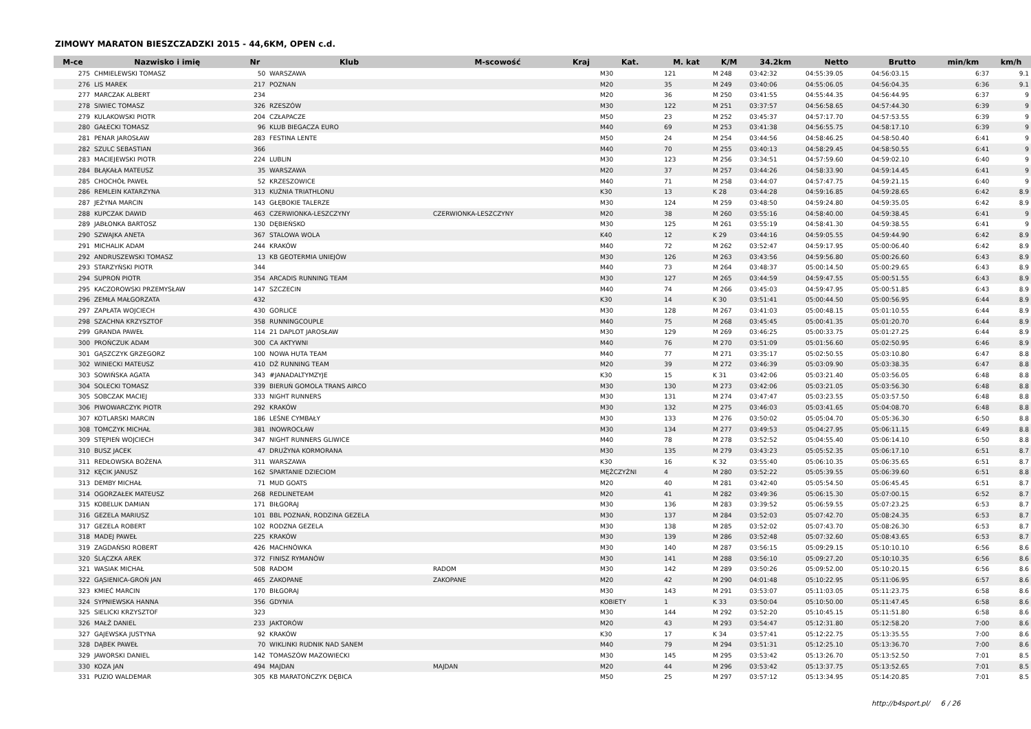ZIMOWY MARATON BIESZCZADZKI 2015 - 44,6KM, OPEN c.d.
| M-ce | Nazwisko i imię | Nr | Klub | M-scowość | Kraj | Kat. | M. kat | K/M | 34.2km | Netto | Brutto | min/km | km/h |
| --- | --- | --- | --- | --- | --- | --- | --- | --- | --- | --- | --- | --- | --- |
| 275 | CHMIELEWSKI TOMASZ | 50 | WARSZAWA | | | M30 | 121 | M 248 | 03:42:32 | 04:55:39.05 | 04:56:03.15 | 6:37 | 9.1 |
| 276 | LIS MAREK | 217 | POZNAN | | | M20 | 35 | M 249 | 03:40:06 | 04:55:06.05 | 04:56:04.35 | 6:36 | 9.1 |
| 277 | MARCZAK ALBERT | 234 | | | | M20 | 36 | M 250 | 03:41:55 | 04:55:44.35 | 04:56:44.95 | 6:37 | 9 |
| 278 | SIWIEC TOMASZ | 326 | RZESZÓW | | | M30 | 122 | M 251 | 03:37:57 | 04:56:58.65 | 04:57:44.30 | 6:39 | 9 |
| 279 | KULAKOWSKI PIOTR | 204 | CZŁAPACZE | | | M50 | 23 | M 252 | 03:45:37 | 04:57:17.70 | 04:57:53.55 | 6:39 | 9 |
| 280 | GAŁECKI TOMASZ | 96 | KLUB BIEGACZA EURO | | | M40 | 69 | M 253 | 03:41:38 | 04:56:55.75 | 04:58:17.10 | 6:39 | 9 |
| 281 | PENAR JAROSŁAW | 283 | FESTINA LENTE | | | M50 | 24 | M 254 | 03:44:56 | 04:58:46.25 | 04:58:50.40 | 6:41 | 9 |
| 282 | SZULC SEBASTIAN | 366 | | | | M40 | 70 | M 255 | 03:40:13 | 04:58:29.45 | 04:58:50.55 | 6:41 | 9 |
| 283 | MACIEJEWSKI PIOTR | 224 | LUBLIN | | | M30 | 123 | M 256 | 03:34:51 | 04:57:59.60 | 04:59:02.10 | 6:40 | 9 |
| 284 | BŁĄKAŁA MATEUSZ | 35 | WARSZAWA | | | M20 | 37 | M 257 | 03:44:26 | 04:58:33.90 | 04:59:14.45 | 6:41 | 9 |
| 285 | CHOCHÓŁ PAWEŁ | 52 | KRZESZOWICE | | | M40 | 71 | M 258 | 03:44:07 | 04:57:47.75 | 04:59:21.15 | 6:40 | 9 |
| 286 | REMLEIN KATARZYNA | 313 | KUŹNIA TRIATHLONU | | | K30 | 13 | K 28 | 03:44:28 | 04:59:16.85 | 04:59:28.65 | 6:42 | 8.9 |
| 287 | JEŻYNA MARCIN | 143 | GŁĘBOKIE TALERZE | | | M30 | 124 | M 259 | 03:48:50 | 04:59:24.80 | 04:59:35.05 | 6:42 | 8.9 |
| 288 | KUPCZAK DAWID | 463 | CZERWIONKA-LESZCZYNY | CZERWIONKA-LESZCZYNY | | M20 | 38 | M 260 | 03:55:16 | 04:58:40.00 | 04:59:38.45 | 6:41 | 9 |
| 289 | JABŁONKA BARTOSZ | 130 | DĘBIEŃSKO | | | M30 | 125 | M 261 | 03:55:19 | 04:58:41.30 | 04:59:38.55 | 6:41 | 9 |
| 290 | SZWAJKA ANETA | 367 | STALOWA WOLA | | | K40 | 12 | K 29 | 03:44:16 | 04:59:05.55 | 04:59:44.90 | 6:42 | 8.9 |
| 291 | MICHALIK ADAM | 244 | KRAKÓW | | | M40 | 72 | M 262 | 03:52:47 | 04:59:17.95 | 05:00:06.40 | 6:42 | 8.9 |
| 292 | ANDRUSZEWSKI TOMASZ | 13 | KB GEOTERMIA UNIEJÓW | | | M30 | 126 | M 263 | 03:43:56 | 04:59:56.80 | 05:00:26.60 | 6:43 | 8.9 |
| 293 | STARZYŃSKI PIOTR | 344 | | | | M40 | 73 | M 264 | 03:48:37 | 05:00:14.50 | 05:00:29.65 | 6:43 | 8.9 |
| 294 | SUPROŃ PIOTR | 354 | ARCADIS RUNNING TEAM | | | M30 | 127 | M 265 | 03:44:59 | 04:59:47.55 | 05:00:51.55 | 6:43 | 8.9 |
| 295 | KACZOROWSKI PRZEMYSŁAW | 147 | SZCZECIN | | | M40 | 74 | M 266 | 03:45:03 | 04:59:47.95 | 05:00:51.85 | 6:43 | 8.9 |
| 296 | ZEMŁA MAŁGORZATA | 432 | | | | K30 | 14 | K 30 | 03:51:41 | 05:00:44.50 | 05:00:56.95 | 6:44 | 8.9 |
| 297 | ZAPŁATA WOJCIECH | 430 | GORLICE | | | M30 | 128 | M 267 | 03:41:03 | 05:00:48.15 | 05:01:10.55 | 6:44 | 8.9 |
| 298 | SZACHNA KRZYSZTOF | 358 | RUNNINGCOUPLE | | | M40 | 75 | M 268 | 03:45:45 | 05:00:41.35 | 05:01:20.70 | 6:44 | 8.9 |
| 299 | GRANDA PAWEŁ | 114 | 21 DAPLOT JAROSŁAW | | | M30 | 129 | M 269 | 03:46:25 | 05:00:33.75 | 05:01:27.25 | 6:44 | 8.9 |
| 300 | PROŃCZUK ADAM | 300 | CA AKTYWNI | | | M40 | 76 | M 270 | 03:51:09 | 05:01:56.60 | 05:02:50.95 | 6:46 | 8.9 |
| 301 | GĄSZCZYK GRZEGORZ | 100 | NOWA HUTA TEAM | | | M40 | 77 | M 271 | 03:35:17 | 05:02:50.55 | 05:03:10.80 | 6:47 | 8.8 |
| 302 | WINIECKI MATEUSZ | 410 | DŻ RUNNING TEAM | | | M20 | 39 | M 272 | 03:46:39 | 05:03:09.90 | 05:03:38.35 | 6:47 | 8.8 |
| 303 | SOWIŃSKA AGATA | 343 | #JANADALTYMZYJE | | | K30 | 15 | K 31 | 03:42:06 | 05:03:21.40 | 05:03:56.05 | 6:48 | 8.8 |
| 304 | SOLECKI TOMASZ | 339 | BIERUŃ GOMOLA TRANS AIRCO | | | M30 | 130 | M 273 | 03:42:06 | 05:03:21.05 | 05:03:56.30 | 6:48 | 8.8 |
| 305 | SOBCZAK MACIEJ | 333 | NIGHT RUNNERS | | | M30 | 131 | M 274 | 03:47:47 | 05:03:23.55 | 05:03:57.50 | 6:48 | 8.8 |
| 306 | PIWOWARCZYK PIOTR | 292 | KRAKÓW | | | M30 | 132 | M 275 | 03:46:03 | 05:03:41.65 | 05:04:08.70 | 6:48 | 8.8 |
| 307 | KOTLARSKI MARCIN | 186 | LEŚNE CYMBAŁY | | | M30 | 133 | M 276 | 03:50:02 | 05:05:04.70 | 05:05:36.30 | 6:50 | 8.8 |
| 308 | TOMCZYK MICHAŁ | 381 | INOWROCŁAW | | | M30 | 134 | M 277 | 03:49:53 | 05:04:27.95 | 05:06:11.15 | 6:49 | 8.8 |
| 309 | STĘPIEŃ WOJCIECH | 347 | NIGHT RUNNERS GLIWICE | | | M40 | 78 | M 278 | 03:52:52 | 05:04:55.40 | 05:06:14.10 | 6:50 | 8.8 |
| 310 | BUSZ JACEK | 47 | DRUŻYNA KORMORANA | | | M30 | 135 | M 279 | 03:43:23 | 05:05:52.35 | 05:06:17.10 | 6:51 | 8.7 |
| 311 | REDŁOWSKA BOŻENA | 311 | WARSZAWA | | | K30 | 16 | K 32 | 03:55:40 | 05:06:10.35 | 05:06:35.65 | 6:51 | 8.7 |
| 312 | KĘCIK JANUSZ | 162 | SPARTANIE DZIECIOM | | | MĘŻCZYŹNI | 4 | M 280 | 03:52:22 | 05:05:39.55 | 05:06:39.60 | 6:51 | 8.8 |
| 313 | DEMBY MICHAŁ | 71 | MUD GOATS | | | M20 | 40 | M 281 | 03:42:40 | 05:05:54.50 | 05:06:45.45 | 6:51 | 8.7 |
| 314 | OGORZAŁEK MATEUSZ | 268 | REDLINETEAM | | | M20 | 41 | M 282 | 03:49:36 | 05:06:15.30 | 05:07:00.15 | 6:52 | 8.7 |
| 315 | KOBELUK DAMIAN | 171 | BIŁGORAJ | | | M30 | 136 | M 283 | 03:39:52 | 05:06:59.55 | 05:07:23.25 | 6:53 | 8.7 |
| 316 | GEZELA MARIUSZ | 101 | BBL POZNAŃ, RODZINA GEZELA | | | M30 | 137 | M 284 | 03:52:03 | 05:07:42.70 | 05:08:24.35 | 6:53 | 8.7 |
| 317 | GEZELA ROBERT | 102 | RODZNA GEZELA | | | M30 | 138 | M 285 | 03:52:02 | 05:07:43.70 | 05:08:26.30 | 6:53 | 8.7 |
| 318 | MADEJ PAWEŁ | 225 | KRAKÓW | | | M30 | 139 | M 286 | 03:52:48 | 05:07:32.60 | 05:08:43.65 | 6:53 | 8.7 |
| 319 | ZAGDAŃSKI ROBERT | 426 | MACHNÓWKA | | | M30 | 140 | M 287 | 03:56:15 | 05:09:29.15 | 05:10:10.10 | 6:56 | 8.6 |
| 320 | ŚLĄCZKA AREK | 372 | FINISZ RYMANÓW | | | M30 | 141 | M 288 | 03:56:10 | 05:09:27.20 | 05:10:10.35 | 6:56 | 8.6 |
| 321 | WASIAK MICHAŁ | 508 | RADOM | RADOM | | M30 | 142 | M 289 | 03:50:26 | 05:09:52.00 | 05:10:20.15 | 6:56 | 8.6 |
| 322 | GĄSIENICA-GROŃ JAN | 465 | ZAKOPANE | ZAKOPANE | | M20 | 42 | M 290 | 04:01:48 | 05:10:22.95 | 05:11:06.95 | 6:57 | 8.6 |
| 323 | KMIEĆ MARCIN | 170 | BIŁGORAJ | | | M30 | 143 | M 291 | 03:53:07 | 05:11:03.05 | 05:11:23.75 | 6:58 | 8.6 |
| 324 | SYPNIEWSKA HANNA | 356 | GDYNIA | | | KOBIETY | 1 | K 33 | 03:50:04 | 05:10:50.00 | 05:11:47.45 | 6:58 | 8.6 |
| 325 | SIELICKI KRZYSZTOF | 323 | | | | M30 | 144 | M 292 | 03:52:20 | 05:10:45.15 | 05:11:51.80 | 6:58 | 8.6 |
| 326 | MAŁŻ DANIEL | 233 | JAKTORÓW | | | M20 | 43 | M 293 | 03:54:47 | 05:12:31.80 | 05:12:58.20 | 7:00 | 8.6 |
| 327 | GAJEWSKA JUSTYNA | 92 | KRAKÓW | | | K30 | 17 | K 34 | 03:57:41 | 05:12:22.75 | 05:13:35.55 | 7:00 | 8.6 |
| 328 | DĄBEK PAWEŁ | 70 | WIKLINKI RUDNIK NAD SANEM | | | M40 | 79 | M 294 | 03:51:31 | 05:12:25.10 | 05:13:36.70 | 7:00 | 8.6 |
| 329 | JAWORSKI DANIEL | 142 | TOMASZÓW MAZOWIECKI | | | M30 | 145 | M 295 | 03:53:42 | 05:13:26.70 | 05:13:52.50 | 7:01 | 8.5 |
| 330 | KOZA JAN | 494 | MAJDAN | MAJDAN | | M20 | 44 | M 296 | 03:53:42 | 05:13:37.75 | 05:13:52.65 | 7:01 | 8.5 |
| 331 | PUZIO WALDEMAR | 305 | KB MARATOŃCZYK DĘBICA | | | M50 | 25 | M 297 | 03:57:12 | 05:13:34.95 | 05:14:20.85 | 7:01 | 8.5 |
http://b4sport.pl/ 6 / 26